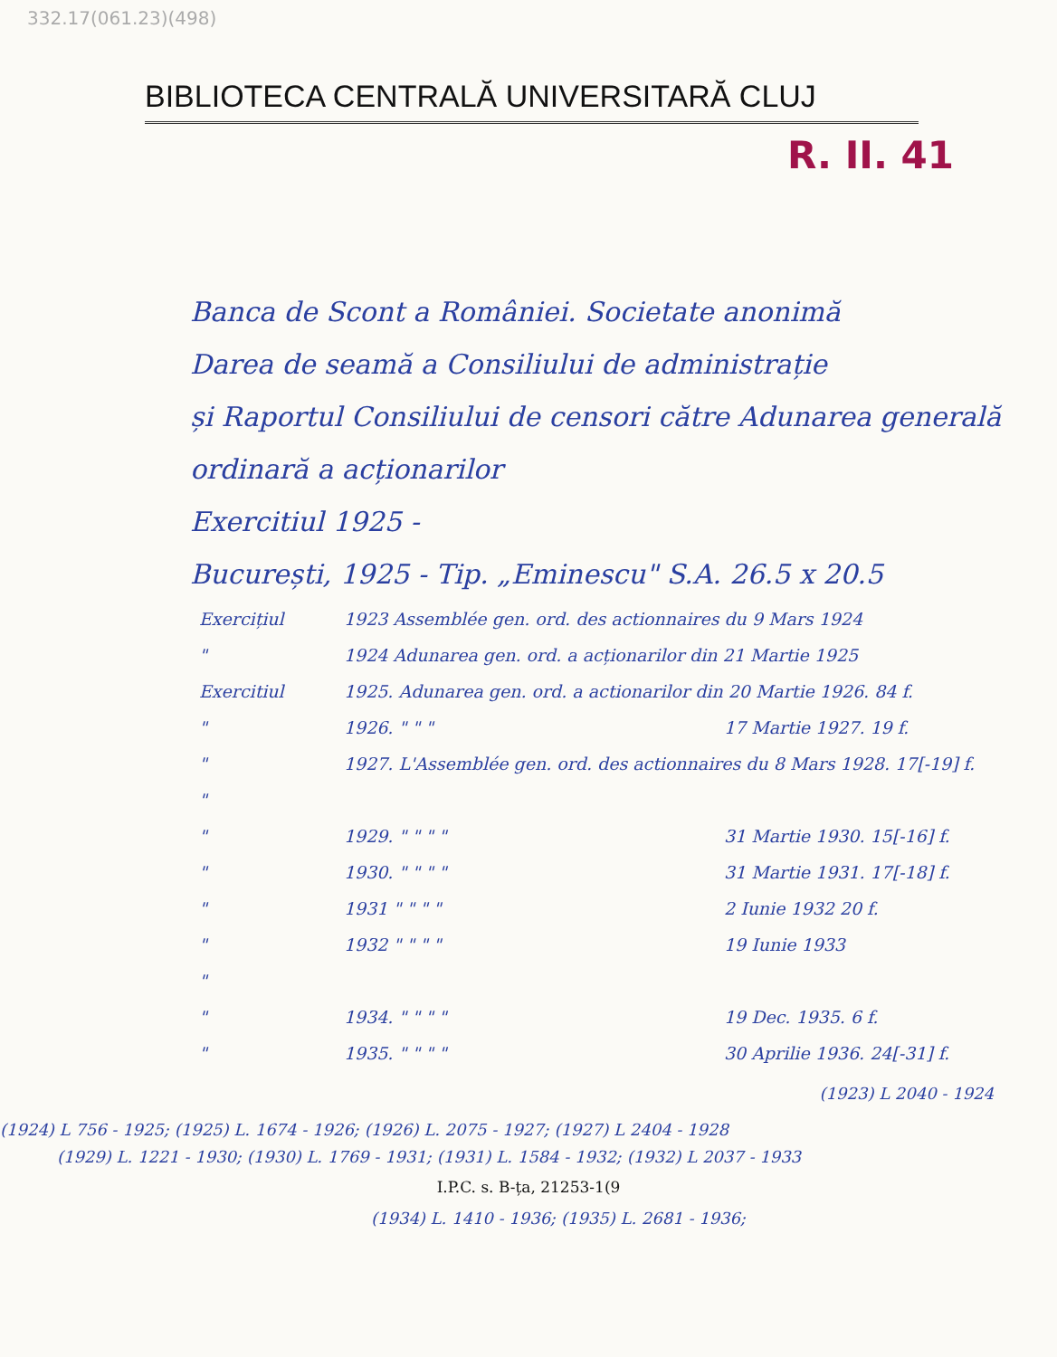332.17(061.23)(498)
BIBLIOTECA CENTRALĂ UNIVERSITARĂ CLUJ
R. II. 41
Banca de Scont a României. Societate anonimă
Darea de seamă a Consiliului de administrație
și Raportul Consiliului de censori către Adunarea generală ordinară a acționarilor
Exercitiul 1925 -
București, 1925 - Tip. „Eminescu" S.A. 26.5 x 20.5
Exercițiul 1923 Assemblée gen. ord. des actionnaires du 9 Mars 1924
" 1924 Adunarea gen. ord. a acționarilor din 21 Martie 1925
Exercitiul 1925. Adunarea gen. ord. a actionarilor din 20 Martie 1926. 84 f.
" 1926. " " " 17 Martie 1927. 19 f.
" 1927. L'Assemblée gen. ord. des actionnaires du 8 Mars 1928. 17[-19] f.
"
" 1929. " " " " 31 Martie 1930. 15[-16] f.
" 1930. " " " " 31 Martie 1931. 17[-18] f.
" 1931 " " " " 2 Iunie 1932 20 f.
" 1932 " " " " 19 Iunie 1933
"
" 1934. " " " " 19 Dec. 1935. 6 f.
" 1935. " " " " 30 Aprilie 1936. 24[-31] f.
(1923) L 2040 - 1924
(1924) L 756 - 1925; (1925) L. 1674 - 1926; (1926) L. 2075 - 1927; (1927) L 2404 - 1928
(1929) L. 1221 - 1930; (1930) L. 1769 - 1931; (1931) L. 1584 - 1932; (1932) L 2037 - 1933
I.P.C. s. B-ța, 21253-1(9
(1934) L. 1410 - 1936; (1935) L. 2681 - 1936;